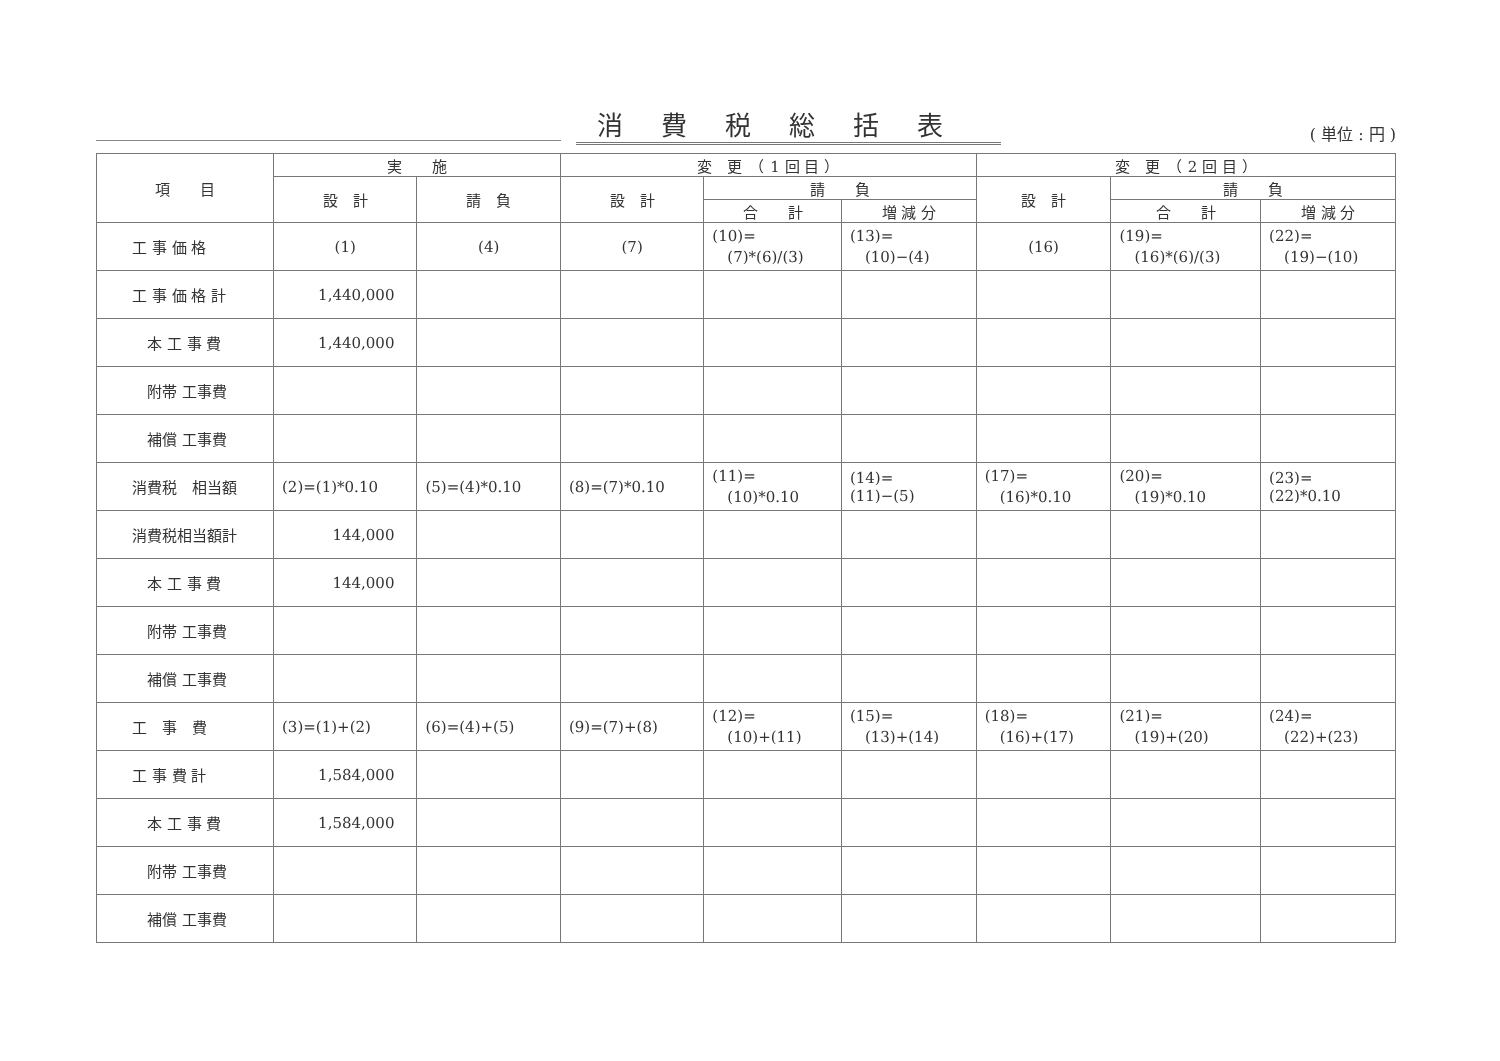消費税総括表
( 単位 : 円 )
| 項 目 | 実 施 | | 変 更 （ 1 回 目 ） | | | 変 更 （ 2 回 目 ） | | |
| --- | --- | --- | --- | --- | --- | --- | --- | --- |
| | 設 計 | 請 負 | 設 計 | 請 負 | | 設 計 | 請 負 | |
| | | | | 合 計 | 増 減 分 | | 合 計 | 増 減 分 |
| 工 事 価 格 | (1) | (4) | (7) | (10)= (7)*(6)/(3) | (13)= (10)−(4) | (16) | (19)= (16)*(6)/(3) | (22)= (19)−(10) |
| 工 事 価 格 計 | 1,440,000 | | | | | | | |
| 本 工 事 費 | 1,440,000 | | | | | | | |
| 附帯 工事費 | | | | | | | | |
| 補償 工事費 | | | | | | | | |
| 消費税 相当額 | (2)=(1)*0.10 | (5)=(4)*0.10 | (8)=(7)*0.10 | (11)= (10)*0.10 | (14)= (11)−(5) | (17)= (16)*0.10 | (20)= (19)*0.10 | (23)= (22)*0.10 |
| 消費税相当額計 | 144,000 | | | | | | | |
| 本 工 事 費 | 144,000 | | | | | | | |
| 附帯 工事費 | | | | | | | | |
| 補償 工事費 | | | | | | | | |
| 工 事 費 | (3)=(1)+(2) | (6)=(4)+(5) | (9)=(7)+(8) | (12)= (10)+(11) | (15)= (13)+(14) | (18)= (16)+(17) | (21)= (19)+(20) | (24)= (22)+(23) |
| 工 事 費 計 | 1,584,000 | | | | | | | |
| 本 工 事 費 | 1,584,000 | | | | | | | |
| 附帯 工事費 | | | | | | | | |
| 補償 工事費 | | | | | | | | |